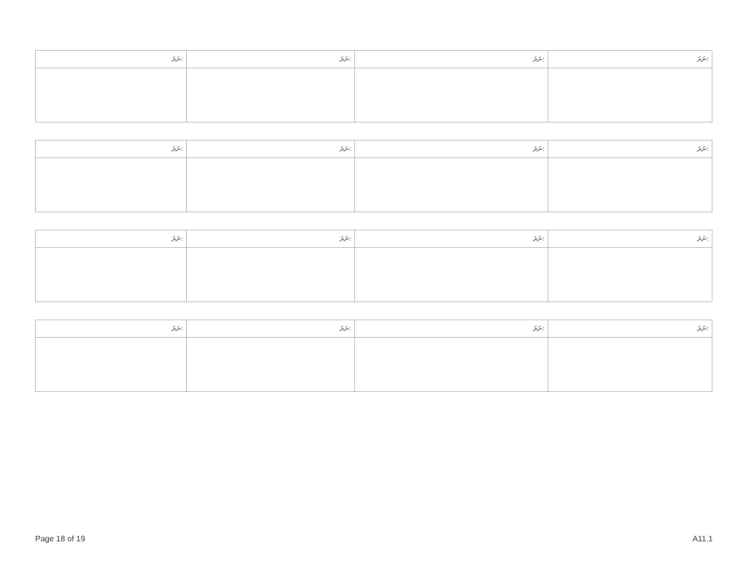| ނަރަ: | ނަރަ: | ނަރަ: | ނަރަ: |
| --- | --- | --- | --- |
| ނަރަ: | ނަރަ: | ނަރަ: | ނަރަ: |
| --- | --- | --- | --- |
| ނަރަ: | ނަރަ: | ނަރަ: | ނަރަ: |
| --- | --- | --- | --- |
| ނަރަ: | ނަރަ: | ނަރަ: | ނަރަ: |
| --- | --- | --- | --- |
Page 18 of 19 A11.1